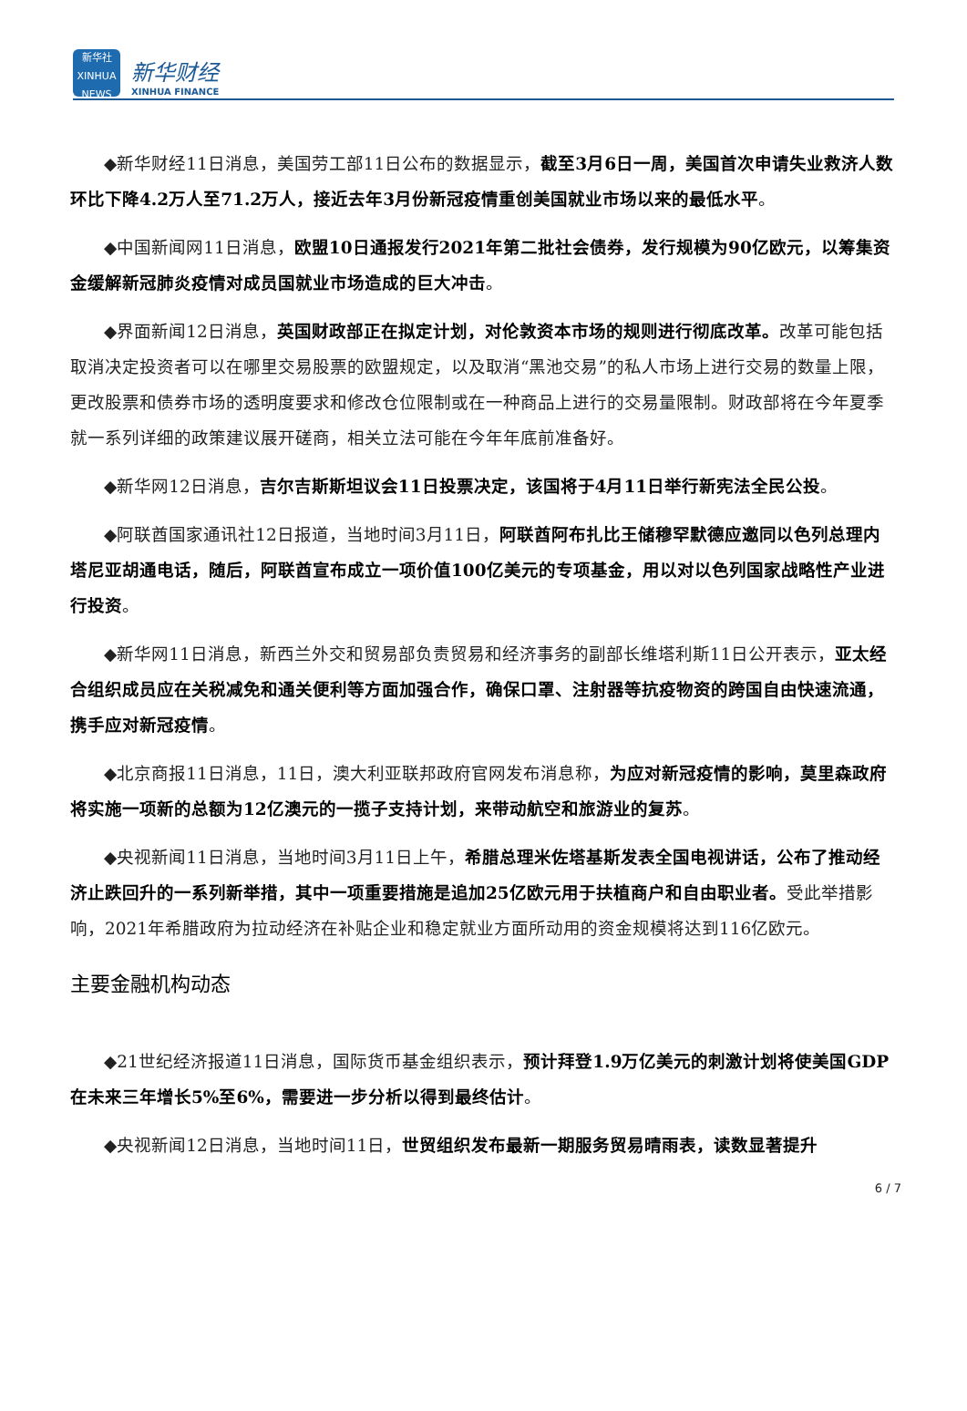新华社
XINHUA NEWS
新华财经
XINHUA FINANCE
◆新华财经11日消息，美国劳工部11日公布的数据显示，截至3月6日一周，美国首次申请失业救济人数环比下降4.2万人至71.2万人，接近去年3月份新冠疫情重创美国就业市场以来的最低水平。
◆中国新闻网11日消息，欧盟10日通报发行2021年第二批社会债券，发行规模为90亿欧元，以筹集资金缓解新冠肺炎疫情对成员国就业市场造成的巨大冲击。
◆界面新闻12日消息，英国财政部正在拟定计划，对伦敦资本市场的规则进行彻底改革。改革可能包括取消决定投资者可以在哪里交易股票的欧盟规定，以及取消“黑池交易”的私人市场上进行交易的数量上限，更改股票和债券市场的透明度要求和修改仓位限制或在一种商品上进行的交易量限制。财政部将在今年夏季就一系列详细的政策建议展开磋商，相关立法可能在今年年底前准备好。
◆新华网12日消息，吉尔吉斯斯坦议会11日投票决定，该国将于4月11日举行新宪法全民公投。
◆阿联酋国家通讯社12日报道，当地时间3月11日，阿联酋阿布扎比王储穆罕默德应邀同以色列总理内塔尼亚胡通电话，随后，阿联酋宣布成立一项价值100亿美元的专项基金，用以对以色列国家战略性产业进行投资。
◆新华网11日消息，新西兰外交和贸易部负责贸易和经济事务的副部长维塔利斯11日公开表示，亚太经合组织成员应在关税减免和通关便利等方面加强合作，确保口罩、注射器等抗疫物资的跨国自由快速流通，携手应对新冠疫情。
◆北京商报11日消息，11日，澳大利亚联邦政府官网发布消息称，为应对新冠疫情的影响，莫里森政府将实施一项新的总额为12亿澳元的一揽子支持计划，来带动航空和旅游业的复苏。
◆央视新闻11日消息，当地时间3月11日上午，希腊总理米佐塔基斯发表全国电视讲话，公布了推动经济止跌回升的一系列新举措，其中一项重要措施是追加25亿欧元用于扶植商户和自由职业者。受此举措影响，2021年希腊政府为拉动经济在补贴企业和稳定就业方面所动用的资金规模将达到116亿欧元。
主要金融机构动态
◆21世纪经济报道11日消息，国际货币基金组织表示，预计拜登1.9万亿美元的刺激计划将使美国GDP在未来三年增长5%至6%，需要进一步分析以得到最终估计。
◆央视新闻12日消息，当地时间11日，世贸组织发布最新一期服务贸易晴雨表，读数显著提升
6 / 7